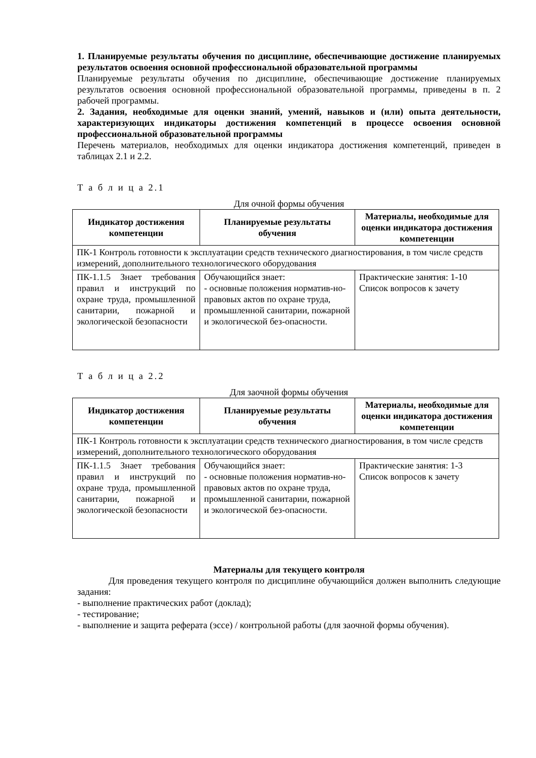1. Планируемые результаты обучения по дисциплине, обеспечивающие достижение планируемых результатов освоения основной профессиональной образовательной программы
Планируемые результаты обучения по дисциплине, обеспечивающие достижение планируемых результатов освоения основной профессиональной образовательной программы, приведены в п. 2 рабочей программы.
2. Задания, необходимые для оценки знаний, умений, навыков и (или) опыта деятельности, характеризующих индикаторы достижения компетенций в процессе освоения основной профессиональной образовательной программы
Перечень материалов, необходимых для оценки индикатора достижения компетенций, приведен в таблицах 2.1 и 2.2.
Т а б л и ц а 2.1
Для очной формы обучения
| Индикатор достижения компетенции | Планируемые результаты обучения | Материалы, необходимые для оценки индикатора достижения компетенции |
| --- | --- | --- |
| ПК-1 Контроль готовности к эксплуатации средств технического диагностирования, в том числе средств измерений, дополнительного технологического оборудования | | |
| ПК-1.1.5 Знает требования правил и инструкций по охране труда, промышленной санитарии, пожарной и экологической безопасности | Обучающийся знает: - основные положения норматив-но-правовых актов по охране труда, промышленной санитарии, пожарной и экологической без-опасности. | Практические занятия: 1-10 Список вопросов к зачету |
Т а б л и ц а 2.2
Для заочной формы обучения
| Индикатор достижения компетенции | Планируемые результаты обучения | Материалы, необходимые для оценки индикатора достижения компетенции |
| --- | --- | --- |
| ПК-1 Контроль готовности к эксплуатации средств технического диагностирования, в том числе средств измерений, дополнительного технологического оборудования | | |
| ПК-1.1.5 Знает требования правил и инструкций по охране труда, промышленной санитарии, пожарной и экологической безопасности | Обучающийся знает: - основные положения норматив-но-правовых актов по охране труда, промышленной санитарии, пожарной и экологической без-опасности. | Практические занятия: 1-3 Список вопросов к зачету |
Материалы для текущего контроля
Для проведения текущего контроля по дисциплине обучающийся должен выполнить следующие задания:
- выполнение практических работ (доклад);
- тестирование;
- выполнение и защита реферата (эссе) / контрольной работы (для заочной формы обучения).